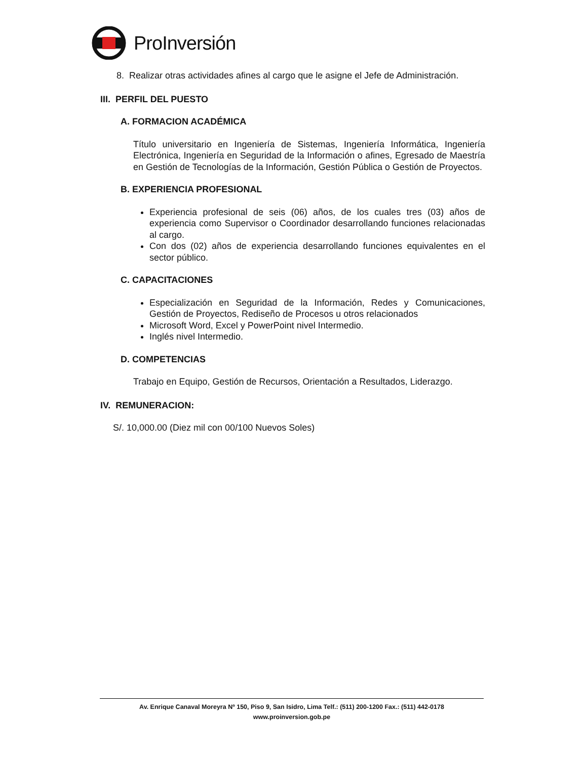ProInversión
8. Realizar otras actividades afines al cargo que le asigne el Jefe de Administración.
III. PERFIL DEL PUESTO
A. FORMACION ACADÉMICA
Título universitario en Ingeniería de Sistemas, Ingeniería Informática, Ingeniería Electrónica, Ingeniería en Seguridad de la Información o afines, Egresado de Maestría en Gestión de Tecnologías de la Información, Gestión Pública o Gestión de Proyectos.
B. EXPERIENCIA PROFESIONAL
Experiencia profesional de seis (06) años, de los cuales tres (03) años de experiencia como Supervisor o Coordinador desarrollando funciones relacionadas al cargo.
Con dos (02) años de experiencia desarrollando funciones equivalentes en el sector público.
C. CAPACITACIONES
Especialización en Seguridad de la Información, Redes y Comunicaciones, Gestión de Proyectos, Rediseño de Procesos u otros relacionados
Microsoft Word, Excel y PowerPoint nivel Intermedio.
Inglés nivel Intermedio.
D. COMPETENCIAS
Trabajo en Equipo, Gestión de Recursos, Orientación a Resultados, Liderazgo.
IV. REMUNERACION:
S/. 10,000.00 (Diez mil con 00/100 Nuevos Soles)
Av. Enrique Canaval Moreyra Nº 150, Piso 9, San Isidro, Lima Telf.: (511) 200-1200 Fax.: (511) 442-0178
www.proinversion.gob.pe